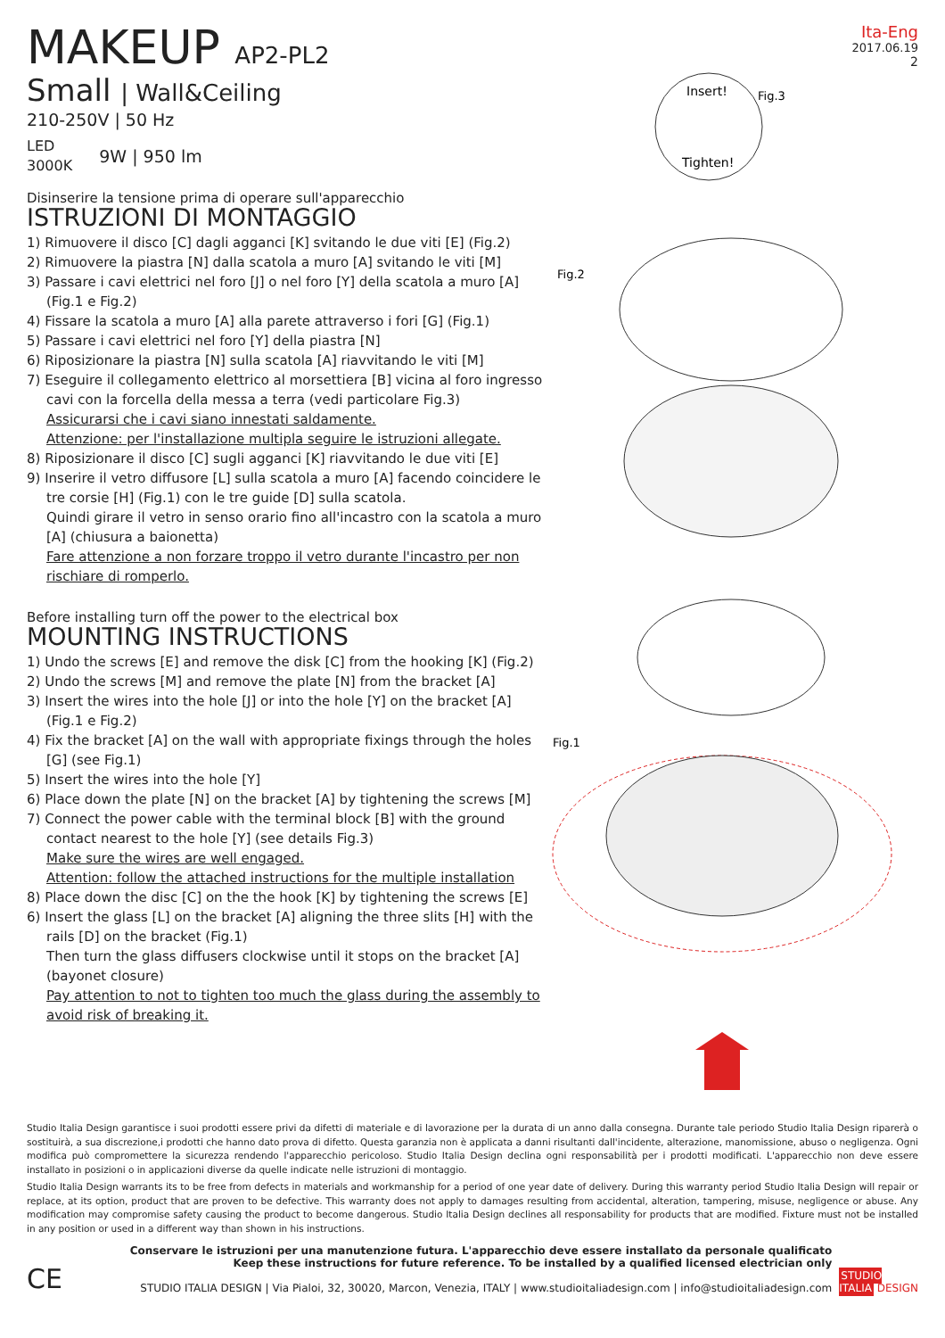MAKEUP AP2-PL2
Small | Wall&Ceiling
210-250V | 50 Hz
LED
3000K 9W | 950 lm
Disinserire la tensione prima di operare sull'apparecchio
ISTRUZIONI DI MONTAGGIO
1) Rimuovere il disco [C] dagli agganci [K] svitando le due viti [E] (Fig.2)
2) Rimuovere la piastra [N] dalla scatola a muro [A] svitando le viti [M]
3) Passare i cavi elettrici nel foro [J] o nel foro [Y] della scatola a muro [A] (Fig.1 e Fig.2)
4) Fissare la scatola a muro [A] alla parete attraverso i fori [G] (Fig.1)
5) Passare i cavi elettrici nel foro [Y] della piastra [N]
6) Riposizionare la piastra [N] sulla scatola [A] riavvitando le viti [M]
7) Eseguire il collegamento elettrico al morsettiera [B] vicina al foro ingresso cavi con la forcella della messa a terra (vedi particolare Fig.3)
Assicurarsi che i cavi siano innestati saldamente.
Attenzione: per l'installazione multipla seguire le istruzioni allegate.
8) Riposizionare il disco [C] sugli agganci [K] riavvitando le due viti [E]
9) Inserire il vetro diffusore [L] sulla scatola a muro [A] facendo coincidere le tre corsie [H] (Fig.1) con le tre guide [D] sulla scatola.
Quindi girare il vetro in senso orario fino all'incastro con la scatola a muro [A] (chiusura a baionetta)
Fare attenzione a non forzare troppo il vetro durante l'incastro per non rischiare di romperlo.
Before installing turn off the power to the electrical box
MOUNTING INSTRUCTIONS
1) Undo the screws [E] and remove the disk [C] from the hooking [K] (Fig.2)
2) Undo the screws [M] and remove the plate [N] from the bracket [A]
3) Insert the wires into the hole [J] or into the hole [Y] on the bracket [A] (Fig.1 e Fig.2)
4) Fix the bracket [A] on the wall with appropriate fixings through the holes [G] (see Fig.1)
5) Insert the wires into the hole [Y]
6) Place down the plate [N] on the bracket [A] by tightening the screws [M]
7) Connect the power cable with the terminal block [B] with the ground contact nearest to the hole [Y] (see details Fig.3)
Make sure the wires are well engaged.
Attention: follow the attached instructions for the multiple installation
8) Place down the disc [C] on the the hook [K] by tightening the screws [E]
6) Insert the glass [L] on the bracket [A] aligning the three slits [H] with the rails [D] on the bracket (Fig.1)
Then turn the glass diffusers clockwise until it stops on the bracket [A] (bayonet closure)
Pay attention to not to tighten too much the glass during the assembly to avoid risk of breaking it.
Ita-Eng
2017.06.19
2
Insert!
Tighten!
Fig.3
Fig.2
Fig.1
Studio Italia Design garantisce i suoi prodotti essere privi da difetti di materiale e di lavorazione per la durata di un anno dalla consegna. Durante tale periodo Studio Italia Design riparerà o sostituirà, a sua discrezione,i prodotti che hanno dato prova di difetto. Questa garanzia non è applicata a danni risultanti dall'incidente, alterazione, manomissione, abuso o negligenza. Ogni modifica può compromettere la sicurezza rendendo l'apparecchio pericoloso. Studio Italia Design declina ogni responsabilità per i prodotti modificati. L'apparecchio non deve essere installato in posizioni o in applicazioni diverse da quelle indicate nelle istruzioni di montaggio.
Studio Italia Design warrants its to be free from defects in materials and workmanship for a period of one year date of delivery. During this warranty period Studio Italia Design will repair or replace, at its option, product that are proven to be defective. This warranty does not apply to damages resulting from accidental, alteration, tampering, misuse, negligence or abuse. Any modification may compromise safety causing the product to become dangerous. Studio Italia Design declines all responsability for products that are modified. Fixture must not be installed in any position or used in a different way than shown in his instructions.
CE
Conservare le istruzioni per una manutenzione futura. L'apparecchio deve essere installato da personale qualificato
Keep these instructions for future reference. To be installed by a qualified licensed electrician only
STUDIO ITALIA DESIGN | Via Pialoi, 32, 30020, Marcon, Venezia, ITALY | www.studioitaliadesign.com | info@studioitaliadesign.com
STUDIO
ITALIA DESIGN